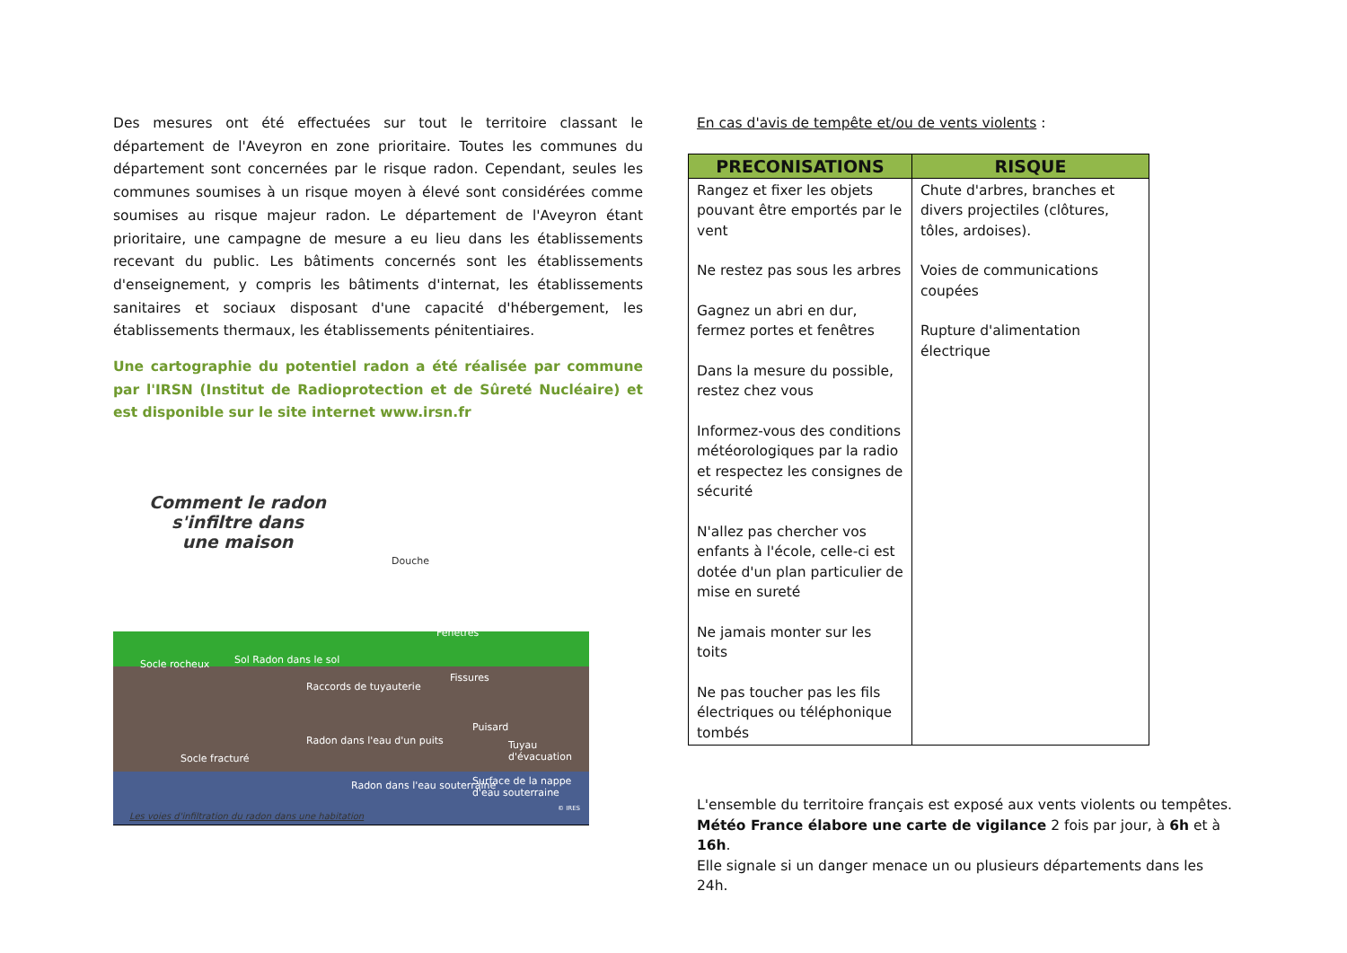Des mesures ont été effectuées sur tout le territoire classant le département de l'Aveyron en zone prioritaire. Toutes les communes du département sont concernées par le risque radon. Cependant, seules les communes soumises à un risque moyen à élevé sont considérées comme soumises au risque majeur radon. Le département de l'Aveyron étant prioritaire, une campagne de mesure a eu lieu dans les établissements recevant du public. Les bâtiments concernés sont les établissements d'enseignement, y compris les bâtiments d'internat, les établissements sanitaires et sociaux disposant d'une capacité d'hébergement, les établissements thermaux, les établissements pénitentiaires.
Une cartographie du potentiel radon a été réalisée par commune par l'IRSN (Institut de Radioprotection et de Sûreté Nucléaire) et est disponible sur le site internet www.irsn.fr
Comment le radon
s'infiltre dans
une maison
Douche
Fenêtres
Socle rocheux Sol Radon dans le sol
Raccords de tuyauterie
Fissures
Puisard
Tuyau d'évacuation
Radon dans l'eau d'un puits
Socle fracturé
Radon dans l'eau souterraine
Surface de la nappe d'eau souterraine
© IRES
Les voies d'infiltration du radon dans une habitation
En cas d'avis de tempête et/ou de vents violents :
| PRECONISATIONS | RISQUE |
| --- | --- |
| Rangez et fixer les objets pouvant être emportés par le vent Ne restez pas sous les arbres Gagnez un abri en dur, fermez portes et fenêtres Dans la mesure du possible, restez chez vous Informez-vous des conditions météorologiques par la radio et respectez les consignes de sécurité N'allez pas chercher vos enfants à l'école, celle-ci est dotée d'un plan particulier de mise en sureté Ne jamais monter sur les toits Ne pas toucher pas les fils électriques ou téléphonique tombés | Chute d'arbres, branches et divers projectiles (clôtures, tôles, ardoises). Voies de communications coupées Rupture d'alimentation électrique |
L'ensemble du territoire français est exposé aux vents violents ou tempêtes.
Météo France élabore une carte de vigilance 2 fois par jour, à 6h et à 16h.
Elle signale si un danger menace un ou plusieurs départements dans les 24h.